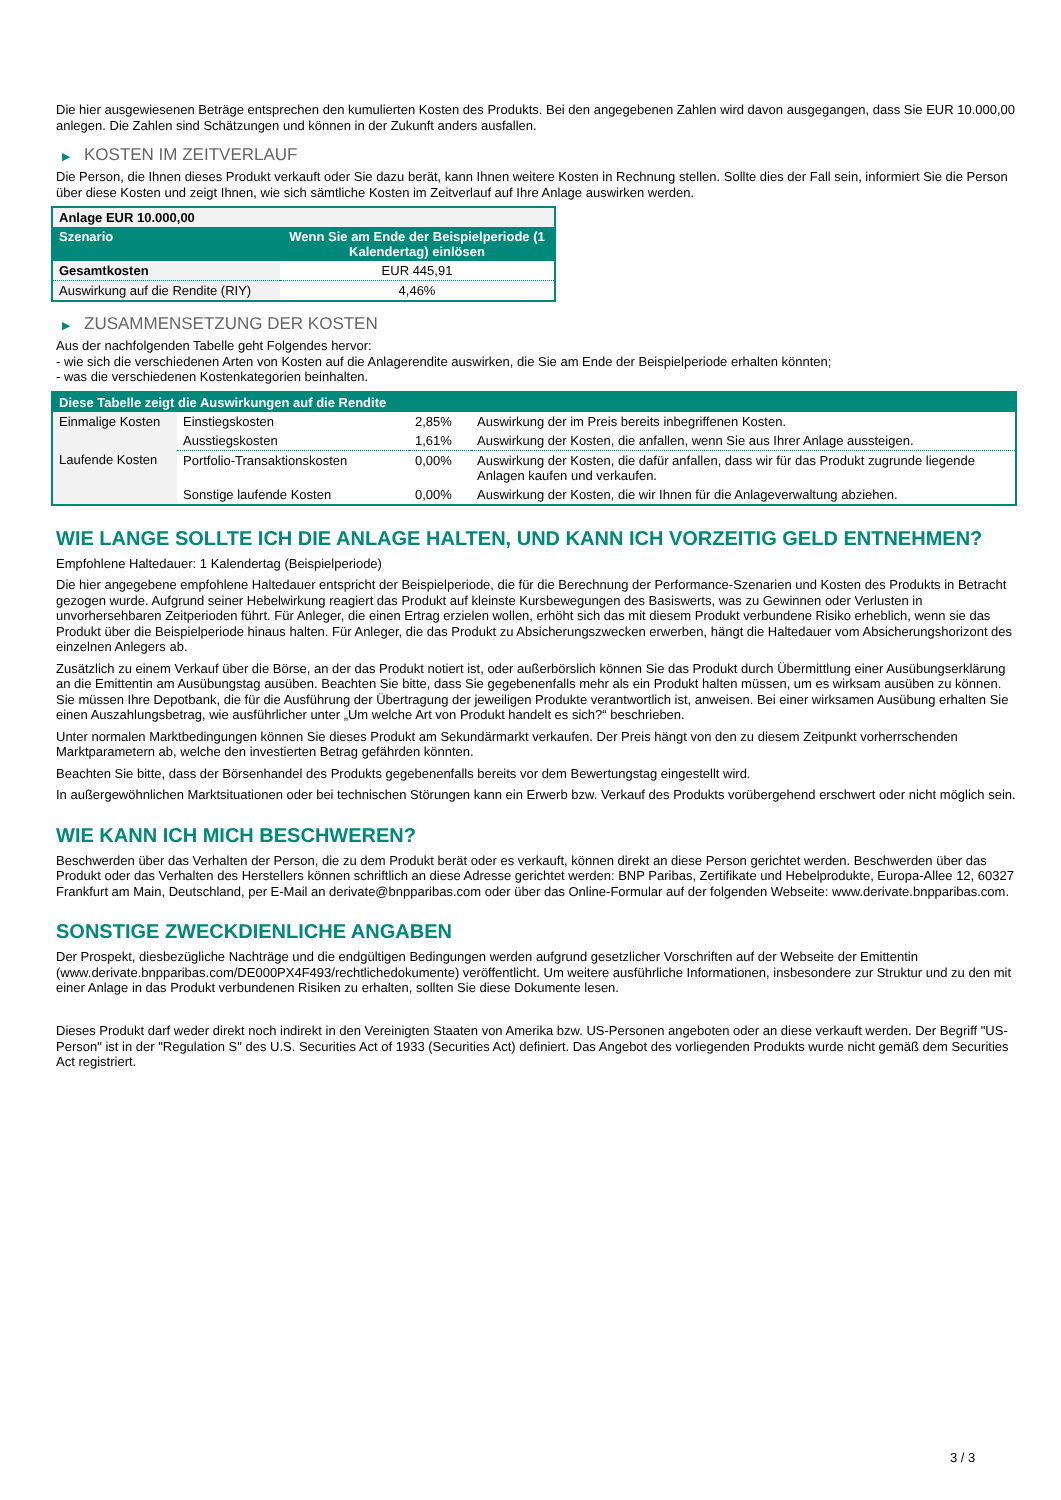Die hier ausgewiesenen Beträge entsprechen den kumulierten Kosten des Produkts. Bei den angegebenen Zahlen wird davon ausgegangen, dass Sie EUR 10.000,00 anlegen. Die Zahlen sind Schätzungen und können in der Zukunft anders ausfallen.
▶ KOSTEN IM ZEITVERLAUF
Die Person, die Ihnen dieses Produkt verkauft oder Sie dazu berät, kann Ihnen weitere Kosten in Rechnung stellen. Sollte dies der Fall sein, informiert Sie die Person über diese Kosten und zeigt Ihnen, wie sich sämtliche Kosten im Zeitverlauf auf Ihre Anlage auswirken werden.
| Anlage EUR 10.000,00 | |
| --- | --- |
| Szenario | Wenn Sie am Ende der Beispielperiode (1 Kalendertag) einlösen |
| Gesamtkosten | EUR 445,91 |
| Auswirkung auf die Rendite (RIY) | 4,46% |
▶ ZUSAMMENSETZUNG DER KOSTEN
Aus der nachfolgenden Tabelle geht Folgendes hervor:
- wie sich die verschiedenen Arten von Kosten auf die Anlagerendite auswirken, die Sie am Ende der Beispielperiode erhalten könnten;
- was die verschiedenen Kostenkategorien beinhalten.
| Diese Tabelle zeigt die Auswirkungen auf die Rendite | | | |
| --- | --- | --- | --- |
| Einmalige Kosten | Einstiegskosten | 2,85% | Auswirkung der im Preis bereits inbegriffenen Kosten. |
| | Ausstiegskosten | 1,61% | Auswirkung der Kosten, die anfallen, wenn Sie aus Ihrer Anlage aussteigen. |
| Laufende Kosten | Portfolio-Transaktionskosten | 0,00% | Auswirkung der Kosten, die dafür anfallen, dass wir für das Produkt zugrunde liegende Anlagen kaufen und verkaufen. |
| | Sonstige laufende Kosten | 0,00% | Auswirkung der Kosten, die wir Ihnen für die Anlageverwaltung abziehen. |
WIE LANGE SOLLTE ICH DIE ANLAGE HALTEN, UND KANN ICH VORZEITIG GELD ENTNEHMEN?
Empfohlene Haltedauer: 1 Kalendertag (Beispielperiode)
Die hier angegebene empfohlene Haltedauer entspricht der Beispielperiode, die für die Berechnung der Performance-Szenarien und Kosten des Produkts in Betracht gezogen wurde. Aufgrund seiner Hebelwirkung reagiert das Produkt auf kleinste Kursbewegungen des Basiswerts, was zu Gewinnen oder Verlusten in unvorhersehbaren Zeitperioden führt. Für Anleger, die einen Ertrag erzielen wollen, erhöht sich das mit diesem Produkt verbundene Risiko erheblich, wenn sie das Produkt über die Beispielperiode hinaus halten. Für Anleger, die das Produkt zu Absicherungszwecken erwerben, hängt die Haltedauer vom Absicherungshorizont des einzelnen Anlegers ab.
Zusätzlich zu einem Verkauf über die Börse, an der das Produkt notiert ist, oder außerbörslich können Sie das Produkt durch Übermittlung einer Ausübungserklärung an die Emittentin am Ausübungstag ausüben. Beachten Sie bitte, dass Sie gegebenenfalls mehr als ein Produkt halten müssen, um es wirksam ausüben zu können. Sie müssen Ihre Depotbank, die für die Ausführung der Übertragung der jeweiligen Produkte verantwortlich ist, anweisen. Bei einer wirksamen Ausübung erhalten Sie einen Auszahlungsbetrag, wie ausführlicher unter „Um welche Art von Produkt handelt es sich?“ beschrieben.
Unter normalen Marktbedingungen können Sie dieses Produkt am Sekundärmarkt verkaufen. Der Preis hängt von den zu diesem Zeitpunkt vorherrschenden Marktparametern ab, welche den investierten Betrag gefährden könnten.
Beachten Sie bitte, dass der Börsenhandel des Produkts gegebenenfalls bereits vor dem Bewertungstag eingestellt wird.
In außergewöhnlichen Marktsituationen oder bei technischen Störungen kann ein Erwerb bzw. Verkauf des Produkts vorübergehend erschwert oder nicht möglich sein.
WIE KANN ICH MICH BESCHWEREN?
Beschwerden über das Verhalten der Person, die zu dem Produkt berät oder es verkauft, können direkt an diese Person gerichtet werden. Beschwerden über das Produkt oder das Verhalten des Herstellers können schriftlich an diese Adresse gerichtet werden: BNP Paribas, Zertifikate und Hebelprodukte, Europa-Allee 12, 60327 Frankfurt am Main, Deutschland, per E-Mail an derivate@bnpparibas.com oder über das Online-Formular auf der folgenden Webseite: www.derivate.bnpparibas.com.
SONSTIGE ZWECKDIENLICHE ANGABEN
Der Prospekt, diesbezügliche Nachträge und die endgültigen Bedingungen werden aufgrund gesetzlicher Vorschriften auf der Webseite der Emittentin (www.derivate.bnpparibas.com/DE000PX4F493/rechtlichedokumente) veröffentlicht. Um weitere ausführliche Informationen, insbesondere zur Struktur und zu den mit einer Anlage in das Produkt verbundenen Risiken zu erhalten, sollten Sie diese Dokumente lesen.
Dieses Produkt darf weder direkt noch indirekt in den Vereinigten Staaten von Amerika bzw. US-Personen angeboten oder an diese verkauft werden. Der Begriff "US-Person" ist in der "Regulation S" des U.S. Securities Act of 1933 (Securities Act) definiert. Das Angebot des vorliegenden Produkts wurde nicht gemäß dem Securities Act registriert.
3 / 3